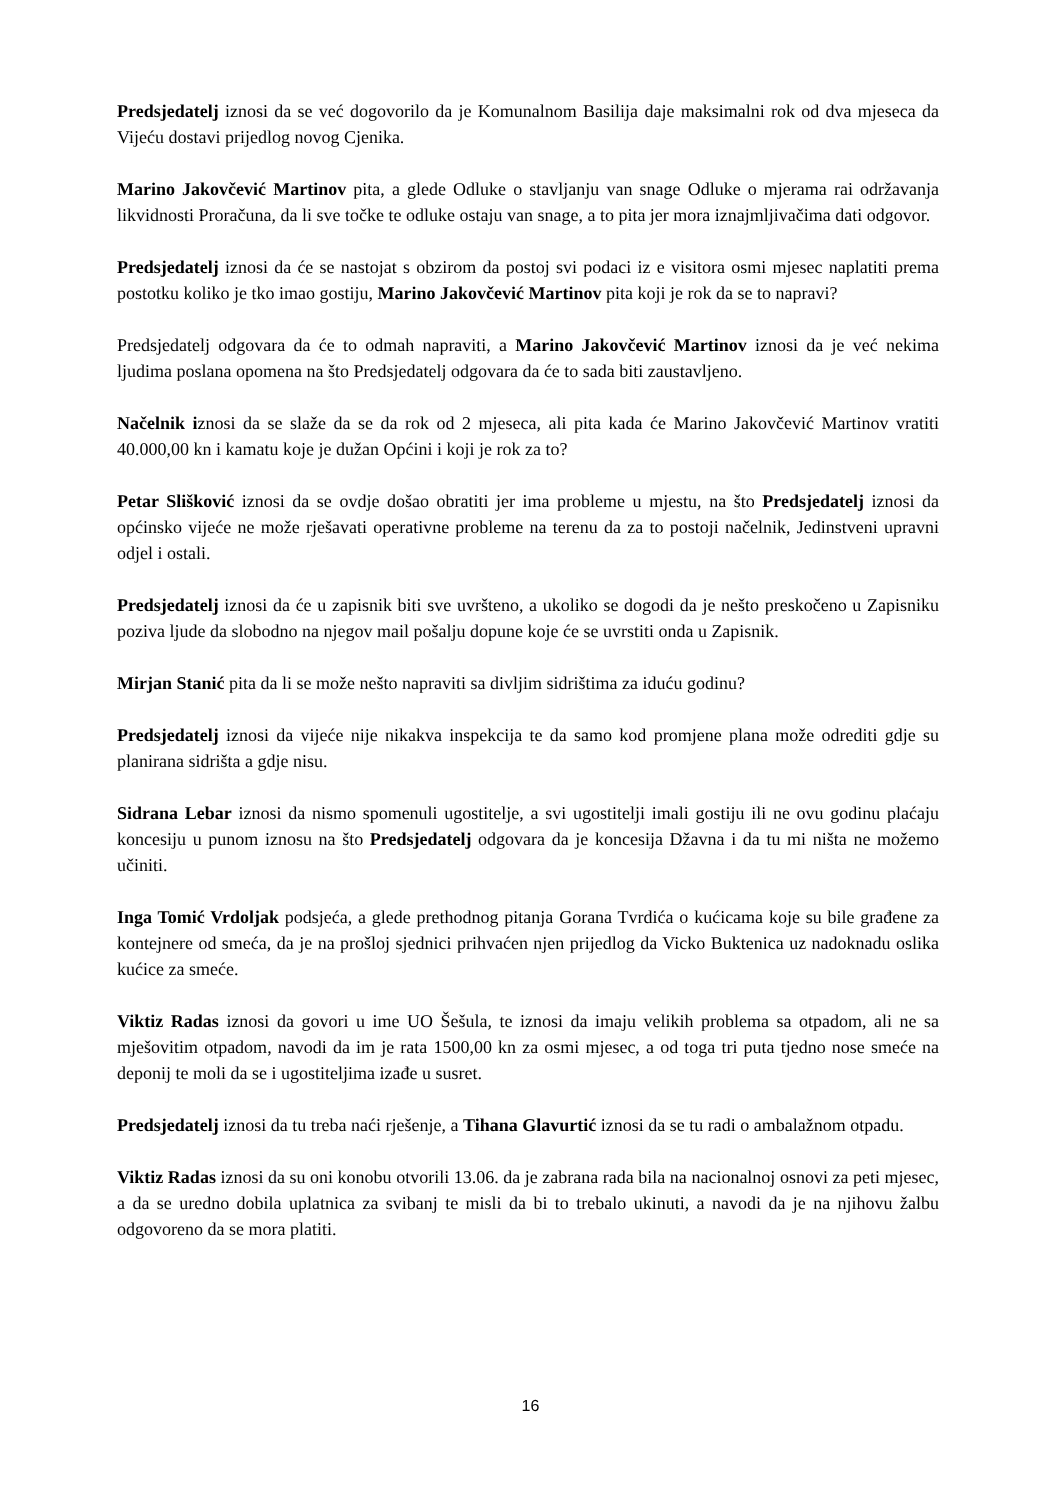Predsjedatelj iznosi da se već dogovorilo da je Komunalnom Basilija daje maksimalni rok od dva mjeseca da Vijeću dostavi prijedlog novog Cjenika.
Marino Jakovčević Martinov pita, a glede Odluke o stavljanju van snage Odluke o mjerama rai održavanja likvidnosti Proračuna, da li sve točke te odluke ostaju van snage, a to pita jer mora iznajmljivačima dati odgovor.
Predsjedatelj iznosi da će se nastojat s obzirom da postoj svi podaci iz e visitora osmi mjesec naplatiti prema postotku koliko je tko imao gostiju, Marino Jakovčević Martinov pita koji je rok da se to napravi?
Predsjedatelj odgovara da će to odmah napraviti, a Marino Jakovčević Martinov iznosi da je već nekima ljudima poslana opomena na što Predsjedatelj odgovara da će to sada biti zaustavljeno.
Načelnik iznosi da se slaže da se da rok od 2 mjeseca, ali pita kada će Marino Jakovčević Martinov vratiti 40.000,00 kn i kamatu koje je dužan Općini i koji je rok za to?
Petar Slišković iznosi da se ovdje došao obratiti jer ima probleme u mjestu, na što Predsjedatelj iznosi da općinsko vijeće ne može rješavati operativne probleme na terenu da za to postoji načelnik, Jedinstveni upravni odjel i ostali.
Predsjedatelj iznosi da će u zapisnik biti sve uvršteno, a ukoliko se dogodi da je nešto preskočeno u Zapisniku poziva ljude da slobodno na njegov mail pošalju dopune koje će se uvrstiti onda u Zapisnik.
Mirjan Stanić pita da li se može nešto napraviti sa divljim sidrištima za iduću godinu?
Predsjedatelj iznosi da vijeće nije nikakva inspekcija te da samo kod promjene plana može odrediti gdje su planirana sidrišta a gdje nisu.
Sidrana Lebar iznosi da nismo spomenuli ugostitelje, a svi ugostitelji imali gostiju ili ne ovu godinu plaćaju koncesiju u punom iznosu na što Predsjedatelj odgovara da je koncesija Džavna i da tu mi ništa ne možemo učiniti.
Inga Tomić Vrdoljak podsjeća, a glede prethodnog pitanja Gorana Tvrdića o kućicama koje su bile građene za kontejnere od smeća, da je na prošloj sjednici prihvaćen njen prijedlog da Vicko Buktenica uz nadoknadu oslika kućice za smeće.
Viktiz Radas iznosi da govori u ime UO Šešula, te iznosi da imaju velikih problema sa otpadom, ali ne sa mješovitim otpadom, navodi da im je rata 1500,00 kn za osmi mjesec, a od toga tri puta tjedno nose smeće na deponij te moli da se i ugostiteljima izađe u susret.
Predsjedatelj iznosi da tu treba naći rješenje, a Tihana Glavurtić iznosi da se tu radi o ambalažnom otpadu.
Viktiz Radas iznosi da su oni konobu otvorili 13.06. da je zabrana rada bila na nacionalnoj osnovi za peti mjesec, a da se uredno dobila uplatnica za svibanj te misli da bi to trebalo ukinuti, a navodi da je na njihovu žalbu odgovoreno da se mora platiti.
16